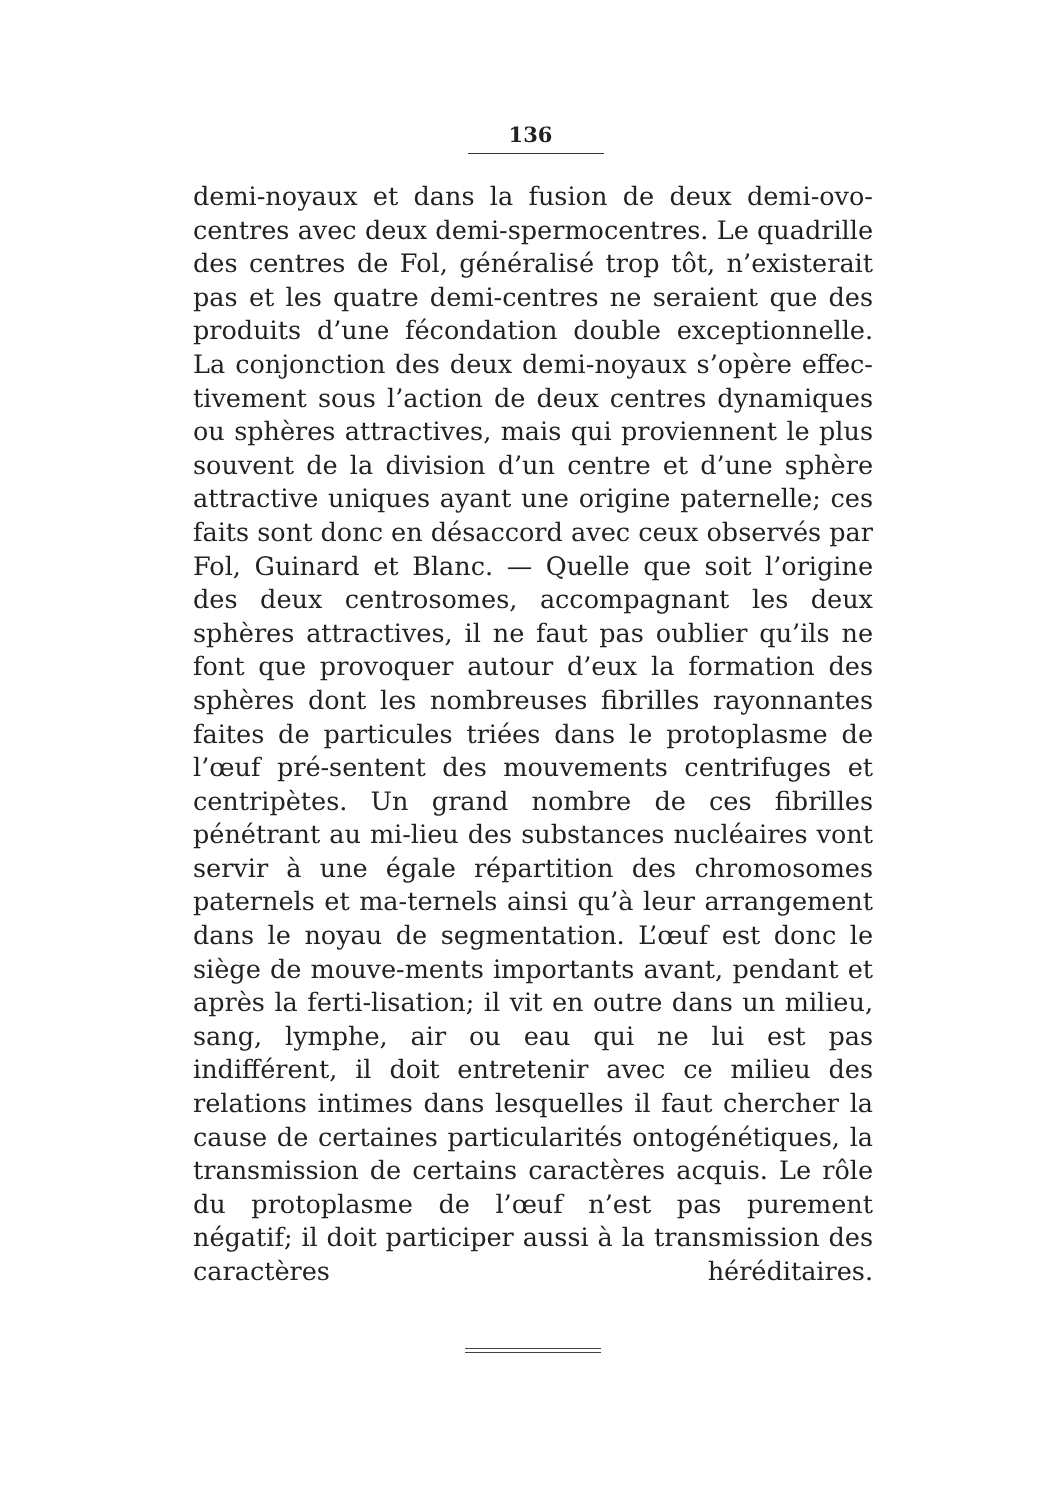136
demi-noyaux et dans la fusion de deux demi-ovo-centres avec deux demi-spermocentres. Le quadrille des centres de Fol, généralisé trop tôt, n’existerait pas et les quatre demi-centres ne seraient que des produits d’une fécondation double exceptionnelle. La conjonction des deux demi-noyaux s’opère effec-tivement sous l’action de deux centres dynamiques ou sphères attractives, mais qui proviennent le plus souvent de la division d’un centre et d’une sphère attractive uniques ayant une origine paternelle; ces faits sont donc en désaccord avec ceux observés par Fol, Guinard et Blanc. — Quelle que soit l’origine des deux centrosomes, accompagnant les deux sphères attractives, il ne faut pas oublier qu’ils ne font que provoquer autour d’eux la formation des sphères dont les nombreuses fibrilles rayonnantes faites de particules triées dans le protoplasme de l’œuf pré-sentent des mouvements centrifuges et centripètes. Un grand nombre de ces fibrilles pénétrant au mi-lieu des substances nucléaires vont servir à une égale répartition des chromosomes paternels et ma-ternels ainsi qu’à leur arrangement dans le noyau de segmentation. L’œuf est donc le siège de mouve-ments importants avant, pendant et après la ferti-lisation; il vit en outre dans un milieu, sang, lymphe, air ou eau qui ne lui est pas indifférent, il doit entretenir avec ce milieu des relations intimes dans lesquelles il faut chercher la cause de certaines particularités ontogénétiques, la transmission de certains caractères acquis. Le rôle du protoplasme de l’œuf n’est pas purement négatif; il doit participer aussi à la transmission des caractères héréditaires.